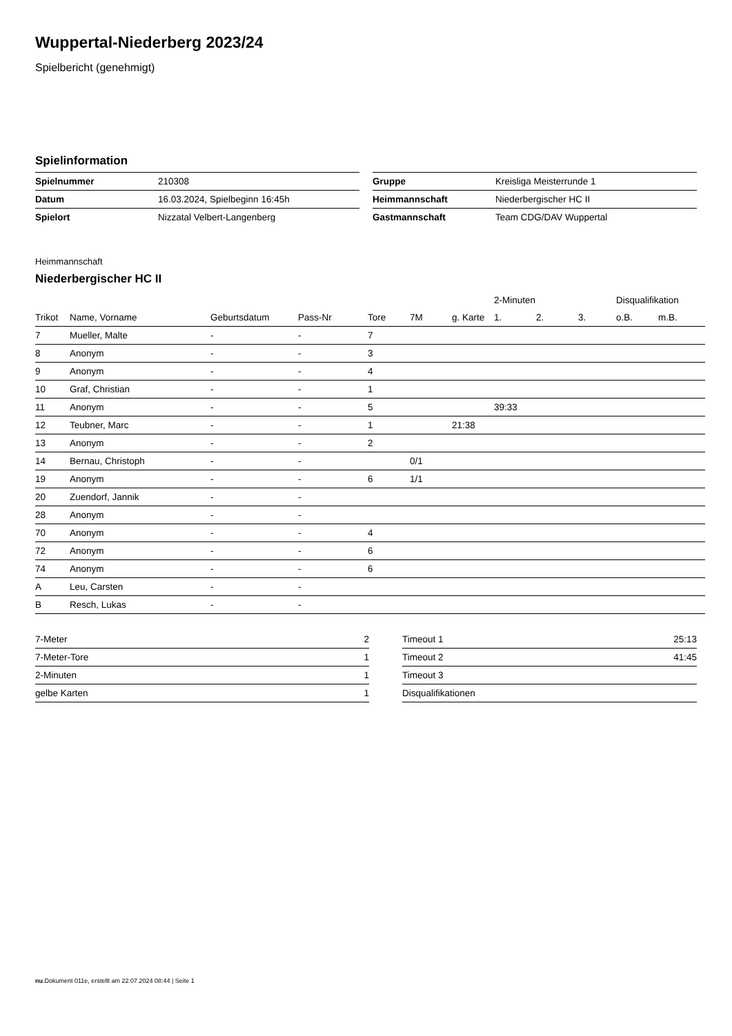Wuppertal-Niederberg 2023/24
Spielbericht (genehmigt)
Spielinformation
| Spielnummer | 210308 |
| Datum | 16.03.2024, Spielbeginn 16:45h |
| Spielort | Nizzatal Velbert-Langenberg |
| Gruppe | Kreisliga Meisterrunde 1 |
| Heimmannschaft | Niederbergischer HC II |
| Gastmannschaft | Team CDG/DAV Wuppertal |
Heimmannschaft
Niederbergischer HC II
| | | | | | | | 2-Minuten | | | Disqualifikation | |
| --- | --- | --- | --- | --- | --- | --- | --- | --- | --- | --- | --- |
| Trikot | Name, Vorname | Geburtsdatum | Pass-Nr | Tore | 7M | g. Karte | 1. | 2. | 3. | o.B. | m.B. |
| 7 | Mueller, Malte | - | - | 7 | | | | | | | |
| 8 | Anonym | - | - | 3 | | | | | | | |
| 9 | Anonym | - | - | 4 | | | | | | | |
| 10 | Graf, Christian | - | - | 1 | | | | | | | |
| 11 | Anonym | - | - | 5 | | | 39:33 | | | | |
| 12 | Teubner, Marc | - | - | 1 | | 21:38 | | | | | |
| 13 | Anonym | - | - | 2 | | | | | | | |
| 14 | Bernau, Christoph | - | - | | 0/1 | | | | | | |
| 19 | Anonym | - | - | 6 | 1/1 | | | | | | |
| 20 | Zuendorf, Jannik | - | - | | | | | | | | |
| 28 | Anonym | - | - | | | | | | | | |
| 70 | Anonym | - | - | 4 | | | | | | | |
| 72 | Anonym | - | - | 6 | | | | | | | |
| 74 | Anonym | - | - | 6 | | | | | | | |
| A | Leu, Carsten | - | - | | | | | | | | |
| B | Resch, Lukas | - | - | | | | | | | | |
| 7-Meter | 2 |
| 7-Meter-Tore | 1 |
| 2-Minuten | 1 |
| gelbe Karten | 1 |
| Timeout 1 | 25:13 |
| Timeout 2 | 41:45 |
| Timeout 3 | |
| Disqualifikationen | |
nu.Dokument 011e, erstellt am 22.07.2024 08:44 | Seite 1